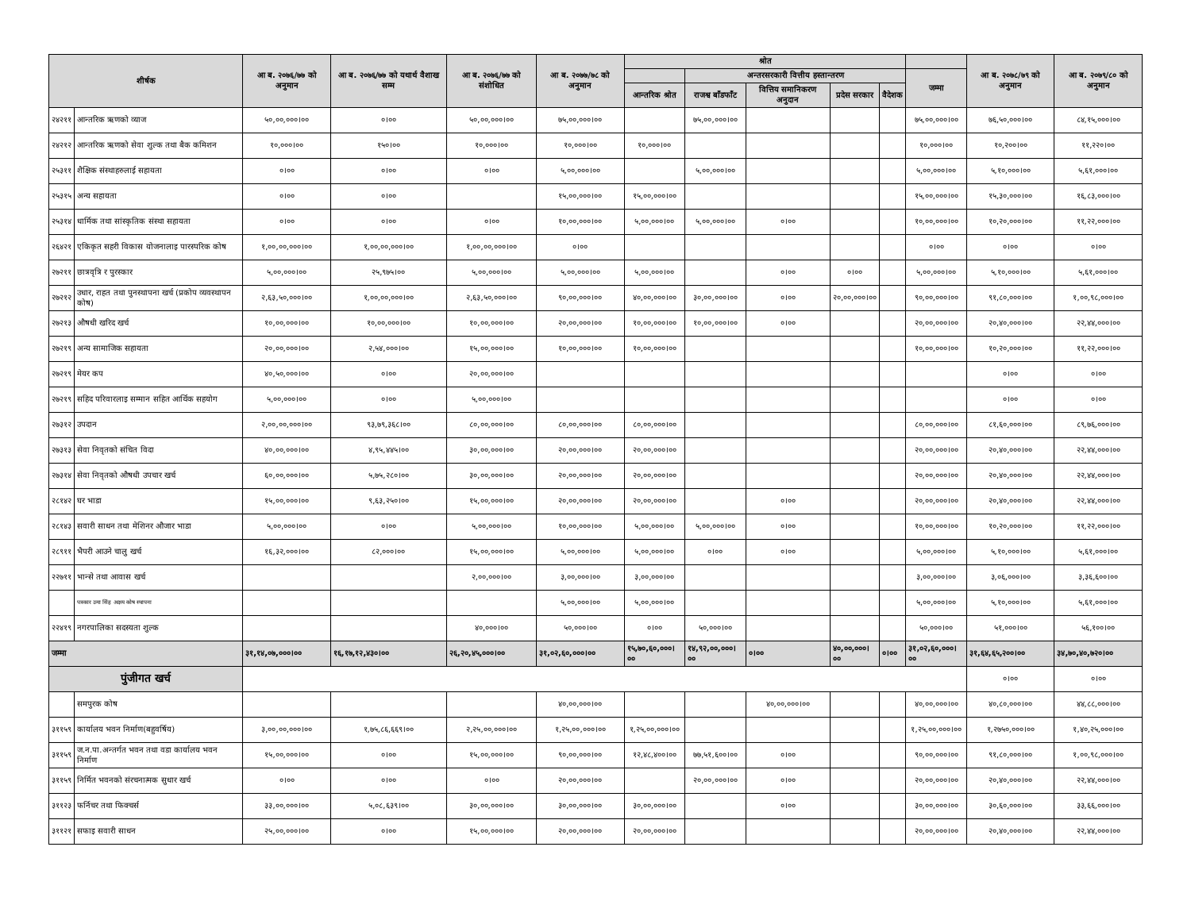| शीर्षक | | आ ब. २०७६/७७ को अनुमान | आ ब. २०७६/७७ को यथार्थ वैशाख सम्म | आ ब. २०७६/७७ को संशोधित | आ ब. २०७७/७८ को अनुमान | श्रोत | | | | | | आ ब. २०७८/७९ को अनुमान | आ ब. २०७९/८० को अनुमान |
| --- | --- | --- | --- | --- | --- | --- | --- | --- | --- | --- | --- | --- | --- |
| | | | | | | | अन्तरसरकारी वित्तीय हस्तान्तरण | | | | जम्मा | | |
| | | | | | | आन्तरिक श्रोत | राजश्व बाँडफाँट | वित्तिय समानिकरण अनुदान | प्रदेस सरकार | वैदेशक | | | |
| २४२११ | आन्तरिक ऋणको व्याज | ५०,००,०००।०० | ०।०० | ५०,००,०००।०० | ७५,००,०००।०० | | ७५,००,०००।०० | | | | ७५,००,०००।०० | ७६,५०,०००।०० | ८४,१५,०००।०० |
| २४२१२ | आन्तरिक ऋणको सेवा शुल्क तथा बैक कमिशन | १०,०००।०० | १५०।०० | १०,०००।०० | १०,०००।०० | १०,०००।०० | | | | | १०,०००।०० | १०,२००।०० | ११,२२०।०० |
| २५३११ | शैक्षिक संस्थाहरुलाई सहायता | ०।०० | ०।०० | ०।०० | ५,००,०००।०० | | ५,००,०००।०० | | | | ५,००,०००।०० | ५,१०,०००।०० | ५,६१,०००।०० |
| २५३१५ | अन्य सहायता | ०।०० | ०।०० | | १५,००,०००।०० | १५,००,०००।०० | | | | | १५,००,०००।०० | १५,३०,०००।०० | १६,८३,०००।०० |
| २५३१४ | धार्मिक तथा सांस्कृतिक संस्था सहायता | ०।०० | ०।०० | ०।०० | १०,००,०००।०० | ५,००,०००।०० | ५,००,०००।०० | ०।०० | | | १०,००,०००।०० | १०,२०,०००।०० | ११,२२,०००।०० |
| २६४२१ | एकिकृत सहरी विकास योजनालाइ पारस्परिक कोष | १,००,००,०००।०० | १,००,००,०००।०० | १,००,००,०००।०० | ०।०० | | | | | | ०।०० | ०।०० | ०।०० |
| २७२११ | छात्रवृत्रि र पुरस्कार | ५,००,०००।०० | २५,९७५।०० | ५,००,०००।०० | ५,००,०००।०० | ५,००,०००।०० | | ०।०० | ०।०० | | ५,००,०००।०० | ५,१०,०००।०० | ५,६१,०००।०० |
| २७२१२ | उधार, राहत तथा पुनस्थापना खर्च (प्रकोप व्यवस्थापन कोष) | २,६३,५०,०००।०० | १,००,००,०००।०० | २,६३,५०,०००।०० | ९०,००,०००।०० | ४०,००,०००।०० | ३०,००,०००।०० | ०।०० | २०,००,०००।०० | | ९०,००,०००।०० | ९१,८०,०००।०० | १,००,९८,०००।०० |
| २७२१३ | औषधी खरिद खर्च | १०,००,०००।०० | १०,००,०००।०० | १०,००,०००।०० | २०,००,०००।०० | १०,००,०००।०० | १०,००,०००।०० | ०।०० | | | २०,००,०००।०० | २०,४०,०००।०० | २२,४४,०००।०० |
| २७२१९ | अन्य सामाजिक सहायता | २०,००,०००।०० | २,५४,०००।०० | १५,००,०००।०० | १०,००,०००।०० | १०,००,०००।०० | | | | | १०,००,०००।०० | १०,२०,०००।०० | ११,२२,०००।०० |
| २७२१९ | मेयर कप | ४०,५०,०००।०० | ०।०० | २०,००,०००।०० | | | | | | | | ०।०० | ०।०० |
| २७२१९ | सहिद परिवारलाइ सम्मान सहित आर्थिक सहयोग | ५,००,०००।०० | ०।०० | ५,००,०००।०० | | | | | | | | ०।०० | ०।०० |
| २७३१२ | उपदान | २,००,००,०००।०० | ९३,७९,३६८।०० | ८०,००,०००।०० | ८०,००,०००।०० | ८०,००,०००।०० | | | | | ८०,००,०००।०० | ८१,६०,०००।०० | ८९,७६,०००।०० |
| २७३१३ | सेवा निवृतको संचित विदा | ४०,००,०००।०० | ४,९५,४४५।०० | ३०,००,०००।०० | २०,००,०००।०० | २०,००,०००।०० | | | | | २०,००,०००।०० | २०,४०,०००।०० | २२,४४,०००।०० |
| २७३१४ | सेवा निवृतको औषधी उपचार खर्च | ६०,००,०००।०० | ५,७५,२८०।०० | ३०,००,०००।०० | २०,००,०००।०० | २०,००,०००।०० | | | | | २०,००,०००।०० | २०,४०,०००।०० | २२,४४,०००।०० |
| २८१४२ | घर भाडा | १५,००,०००।०० | ९,६३,२५०।०० | १५,००,०००।०० | २०,००,०००।०० | २०,००,०००।०० | | ०।०० | | | २०,००,०००।०० | २०,४०,०००।०० | २२,४४,०००।०० |
| २८१४३ | सवारी साधन तथा मेशिनर औजार भाडा | ५,००,०००।०० | ०।०० | ५,००,०००।०० | १०,००,०००।०० | ५,००,०००।०० | ५,००,०००।०० | ०।०० | | | १०,००,०००।०० | १०,२०,०००।०० | ११,२२,०००।०० |
| २८९११ | भैपरी आउने चालु खर्च | १६,३२,०००।०० | ८२,०००।०० | १५,००,०००।०० | ५,००,०००।०० | ५,००,०००।०० | ०।०० | ०।०० | | | ५,००,०००।०० | ५,१०,०००।०० | ५,६१,०००।०० |
| २२७११ | भान्से तथा आवास खर्च | | | २,००,०००।०० | ३,००,०००।०० | ३,००,०००।०० | | | | | ३,००,०००।०० | ३,०६,०००।०० | ३,३६,६००।०० |
| | पत्रकार उमा सिंह अक्षय कोष स्थापना | | | | ५,००,०००।०० | ५,००,०००।०० | | | | | ५,००,०००।०० | ५,१०,०००।०० | ५,६१,०००।०० |
| २२४१९ | नगरपालिका सदस्यता शुल्क | | | ४०,०००।०० | ५०,०००।०० | ०।०० | ५०,०००।०० | | | | ५०,०००।०० | ५१,०००।०० | ५६,१००।०० |
| जम्मा | | ३१,१४,०७,०००।०० | १६,१७,१२,४३०।०० | २६,२०,४५,०००।०० | ३१,०२,६०,०००।०० | १५,७०,६०,०००।०० | १४,९२,००,०००।०० | ०।०० | ४०,००,०००।०० | ०।०० | ३१,०२,६०,०००।०० | ३१,६४,६५,२००।०० | ३४,७०,४०,७२०।०० |
| पुंजीगत खर्च | | | | | | | | | | | | ०।०० | ०।०० |
| | समपुरक कोष | | | | ४०,००,०००।०० | | | ४०,००,०००।०० | | | ४०,००,०००।०० | ४०,८०,०००।०० | ४४,८८,०००।०० |
| ३११५९ | कार्यालय भवन निर्माण(बहुवर्षिय) | ३,००,००,०००।०० | १,७५,८६,६६९।०० | २,२५,००,०००।०० | १,२५,००,०००।०० | १,२५,००,०००।०० | | | | | १,२५,००,०००।०० | १,२७५०,०००।०० | १,४०,२५,०००।०० |
| ३११५९ | ज.न.पा.अन्तर्गत भवन तथा वडा कार्यालय भवन निर्माण | १५,००,०००।०० | ०।०० | १५,००,०००।०० | ९०,००,०००।०० | १२,४८,४००।०० | ७७,५१,६००।०० | ०।०० | | | ९०,००,०००।०० | ९१,८०,०००।०० | १,००,९८,०००।०० |
| ३११५९ | निर्मित भवनको संरचनात्मक सुधार खर्च | ०।०० | ०।०० | ०।०० | २०,००,०००।०० | | २०,००,०००।०० | ०।०० | | | २०,००,०००।०० | २०,४०,०००।०० | २२,४४,०००।०० |
| ३११२३ | फर्निचर तथा फिक्चर्स | ३३,००,०००।०० | ५,०८,६३९।०० | ३०,००,०००।०० | ३०,००,०००।०० | ३०,००,०००।०० | | ०।०० | | | ३०,००,०००।०० | ३०,६०,०००।०० | ३३,६६,०००।०० |
| ३११२१ | सफाइ सवारी साधन | २५,००,०००।०० | ०।०० | १५,००,०००।०० | २०,००,०००।०० | २०,००,०००।०० | | | | | २०,००,०००।०० | २०,४०,०००।०० | २२,४४,०००।०० |